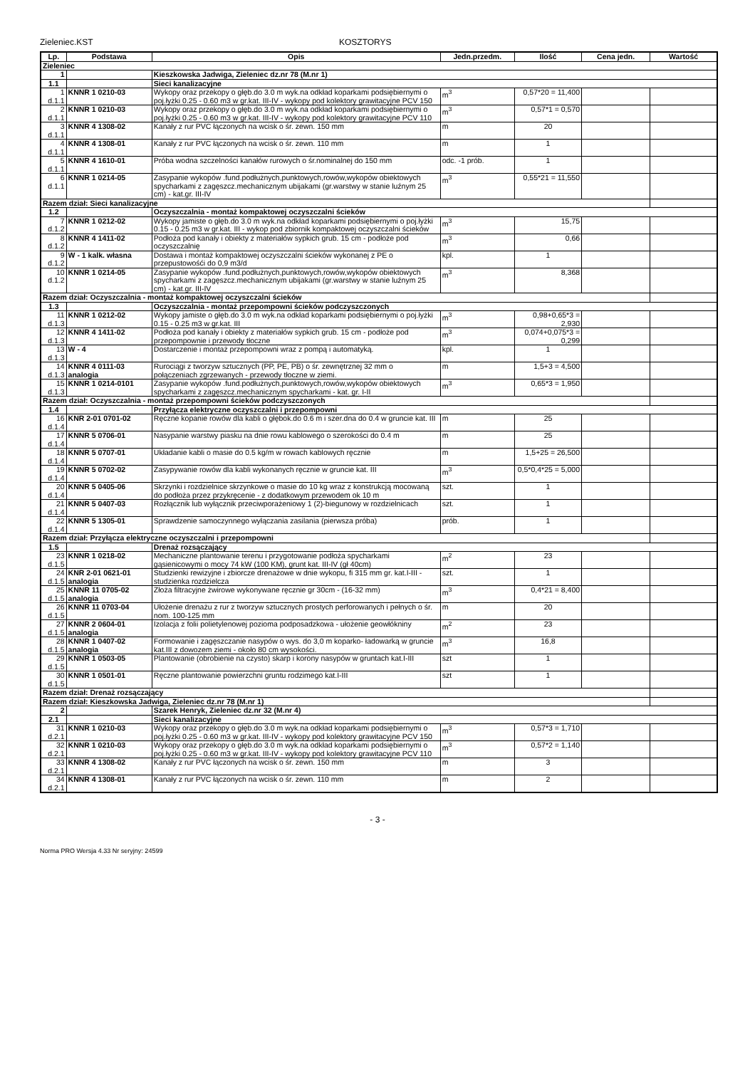Zieleniec.KST KOSZTORYS
| Lp. | Podstawa | Opis | Jedn.przedm. | Ilość | Cena jedn. | Wartość |
| --- | --- | --- | --- | --- | --- | --- |
| Zieleniec | | | | | | |
| 1 | | Kieszkowska Jadwiga, Zieleniec dz.nr 78 (M.nr 1) | | | | |
| 1.1 | | Sieci kanalizacyjne | | | | |
| 1 d.1.1 | KNNR 1 0210-03 | Wykopy oraz przekopy o głęb.do 3.0 m wyk.na odkład koparkami podsiębiernymi o poj.łyżki 0.25 - 0.60 m3 w gr.kat. III-IV - wykopy pod kolektory grawitacyjne PCV 150 | m<sup>3</sup> | 0,57*20 = 11,400 | | |
| 2 d.1.1 | KNNR 1 0210-03 | Wykopy oraz przekopy o głęb.do 3.0 m wyk.na odkład koparkami podsiębiernymi o poj.łyżki 0.25 - 0.60 m3 w gr.kat. III-IV - wykopy pod kolektory grawitacyjne PCV 110 | m<sup>3</sup> | 0,57*1 = 0,570 | | |
| 3 d.1.1 | KNNR 4 1308-02 | Kanały z rur PVC łączonych na wcisk o śr. zewn. 150 mm | m | 20 | | |
| 4 d.1.1 | KNNR 4 1308-01 | Kanały z rur PVC łączonych na wcisk o śr. zewn. 110 mm | m | 1 | | |
| 5 d.1.1 | KNNR 4 1610-01 | Próba wodna szczelności kanałów rurowych o śr.nominalnej do 150 mm | odc. -1 prób. | 1 | | |
| 6 d.1.1 | KNNR 1 0214-05 | Zasypanie wykopów .fund.podłużnych,punktowych,rowów,wykopów obiektowych spycharkami z zagęszcz.mechanicznym ubijakami (gr.warstwy w stanie luźnym 25 cm) - kat.gr. III-IV | m<sup>3</sup> | 0,55*21 = 11,550 | | |
| Razem dział: Sieci kanalizacyjne | | | | | | |
| 1.2 | | Oczyszczalnia - montaż kompaktowej oczyszczalni ścieków | | | | |
| 7 d.1.2 | KNNR 1 0212-02 | Wykopy jamiste o głęb.do 3.0 m wyk.na odkład koparkami podsiębiernymi o poj.łyżki 0.15 - 0.25 m3 w gr.kat. III - wykop pod zbiornik kompaktowej oczyszczalni ścieków | m<sup>3</sup> | 15,75 | | |
| 8 d.1.2 | KNNR 4 1411-02 | Podłoża pod kanały i obiekty z materiałów sypkich grub. 15 cm - podłoże pod oczyszczalnię | m<sup>3</sup> | 0,66 | | |
| 9 d.1.2 | W - 1 kalk. własna | Dostawa i montaż kompaktowej oczyszczalni ścieków wykonanej z PE o przepustowośći do 0,9 m3/d | kpl. | 1 | | |
| 10 d.1.2 | KNNR 1 0214-05 | Zasypanie wykopów .fund.podłużnych,punktowych,rowów,wykopów obiektowych spycharkami z zagęszcz.mechanicznym ubijakami (gr.warstwy w stanie luźnym 25 cm) - kat.gr. III-IV | m<sup>3</sup> | 8,368 | | |
| Razem dział: Oczyszczalnia - montaż kompaktowej oczyszczalni ścieków | | | | | | |
| 1.3 | | Oczyszczalnia - montaż przepompowni ścieków podczyszczonych | | | | |
| 11 d.1.3 | KNNR 1 0212-02 | Wykopy jamiste o głęb.do 3.0 m wyk.na odkład koparkami podsiębiernymi o poj.łyżki 0.15 - 0.25 m3 w gr.kat. III | m<sup>3</sup> | 0,98+0,65*3 = 2,930 | | |
| 12 d.1.3 | KNNR 4 1411-02 | Podłoża pod kanały i obiekty z materiałów sypkich grub. 15 cm - podłoże pod przepompownie i przewody tłoczne | m<sup>3</sup> | 0,074+0,075*3 = 0,299 | | |
| 13 d.1.3 | W - 4 | Dostarczenie i montaż przepompowni wraz z pompą i automatyką. | kpl. | 1 | | |
| 14 d.1.3 | KNNR 4 0111-03 analogia | Rurociągi z tworzyw sztucznych (PP, PE, PB) o śr. zewnętrznej 32 mm o połączeniach zgrzewanych - przewody tłoczne w ziemi. | m | 1,5+3 = 4,500 | | |
| 15 d.1.3 | KNNR 1 0214-0101 | Zasypanie wykopów .fund.podłużnych,punktowych,rowów,wykopów obiektowych spycharkami z zagęszcz.mechanicznym spycharkami - kat. gr. I-II | m<sup>3</sup> | 0,65*3 = 1,950 | | |
| Razem dział: Oczyszczalnia - montaż przepompowni ścieków podczyszczonych | | | | | | |
| 1.4 | | Przyłącza elektryczne oczyszczalni i przepompowni | | | | |
| 16 d.1.4 | KNR 2-01 0701-02 | Ręczne kopanie rowów dla kabli o głębok.do 0.6 m i szer.dna do 0.4 w gruncie kat. III | m | 25 | | |
| 17 d.1.4 | KNNR 5 0706-01 | Nasypanie warstwy piasku na dnie rowu kablowego o szerokości do 0.4 m | m | 25 | | |
| 18 d.1.4 | KNNR 5 0707-01 | Układanie kabli o masie do 0.5 kg/m w rowach kablowych ręcznie | m | 1,5+25 = 26,500 | | |
| 19 d.1.4 | KNNR 5 0702-02 | Zasypywanie rowów dla kabli wykonanych ręcznie w gruncie kat. III | m<sup>3</sup> | 0,5*0,4*25 = 5,000 | | |
| 20 d.1.4 | KNNR 5 0405-06 | Skrzynki i rozdzielnice skrzynkowe o masie do 10 kg wraz z konstrukcją mocowaną do podłoża przez przykręcenie - z dodatkowym przewodem ok 10 m | szt. | 1 | | |
| 21 d.1.4 | KNNR 5 0407-03 | Rozłącznik lub wyłącznik przeciwporażeniowy 1 (2)-biegunowy w rozdzielnicach | szt. | 1 | | |
| 22 d.1.4 | KNNR 5 1305-01 | Sprawdzenie samoczynnego wyłączania zasilania (pierwsza próba) | prób. | 1 | | |
| Razem dział: Przyłącza elektryczne oczyszczalni i przepompowni | | | | | | |
| 1.5 | | Drenaż rozsączający | | | | |
| 23 d.1.5 | KNNR 1 0218-02 | Mechaniczne plantowanie terenu i przygotowanie podłoża spycharkami gąsienicowymi o mocy 74 kW (100 KM), grunt kat. III-IV (gł 40cm) | m<sup>2</sup> | 23 | | |
| 24 d.1.5 | KNR 2-01 0621-01 analogia | Studzienki rewizyjne i zbiorcze drenażowe w dnie wykopu, fi 315 mm gr. kat.I-III - studzienka rozdzielcza | szt. | 1 | | |
| 25 d.1.5 | KNNR 11 0705-02 analogia | Złoża filtracyjne żwirowe wykonywane ręcznie gr 30cm - (16-32 mm) | m<sup>3</sup> | 0,4*21 = 8,400 | | |
| 26 d.1.5 | KNNR 11 0703-04 | Ułożenie drenażu z rur z tworzyw sztucznych prostych perforowanych i pełnych o śr. nom. 100-125 mm | m | 20 | | |
| 27 d.1.5 | KNNR 2 0604-01 analogia | Izolacja z folii polietylenowej pozioma podposadzkowa - ułożenie geowłókniny | m<sup>2</sup> | 23 | | |
| 28 d.1.5 | KNNR 1 0407-02 analogia | Formowanie i zagęszczanie nasypów o wys. do 3,0 m koparko- ładowarką w gruncie kat.III z dowozem ziemi - około 80 cm wysokości. | m<sup>3</sup> | 16,8 | | |
| 29 d.1.5 | KNNR 1 0503-05 | Plantowanie (obrobienie na czysto) skarp i korony nasypów w gruntach kat.I-III | szt | 1 | | |
| 30 d.1.5 | KNNR 1 0501-01 | Ręczne plantowanie powierzchni gruntu rodzimego kat.I-III | szt | 1 | | |
| Razem dział: Drenaż rozsączający | | | | | | |
| Razem dział: Kieszkowska Jadwiga, Zieleniec dz.nr 78 (M.nr 1) | | | | | | |
| 2 | | Szarek Henryk, Zieleniec dz.nr 32 (M.nr 4) | | | | |
| 2.1 | | Sieci kanalizacyjne | | | | |
| 31 d.2.1 | KNNR 1 0210-03 | Wykopy oraz przekopy o głęb.do 3.0 m wyk.na odkład koparkami podsiębiernymi o poj.łyżki 0.25 - 0.60 m3 w gr.kat. III-IV - wykopy pod kolektory grawitacyjne PCV 150 | m<sup>3</sup> | 0,57*3 = 1,710 | | |
| 32 d.2.1 | KNNR 1 0210-03 | Wykopy oraz przekopy o głęb.do 3.0 m wyk.na odkład koparkami podsiębiernymi o poj.łyżki 0.25 - 0.60 m3 w gr.kat. III-IV - wykopy pod kolektory grawitacyjne PCV 110 | m<sup>3</sup> | 0,57*2 = 1,140 | | |
| 33 d.2.1 | KNNR 4 1308-02 | Kanały z rur PVC łączonych na wcisk o śr. zewn. 150 mm | m | 3 | | |
| 34 d.2.1 | KNNR 4 1308-01 | Kanały z rur PVC łączonych na wcisk o śr. zewn. 110 mm | m | 2 | | |
- 3 -
Norma PRO Wersja 4.33 Nr seryjny: 24599